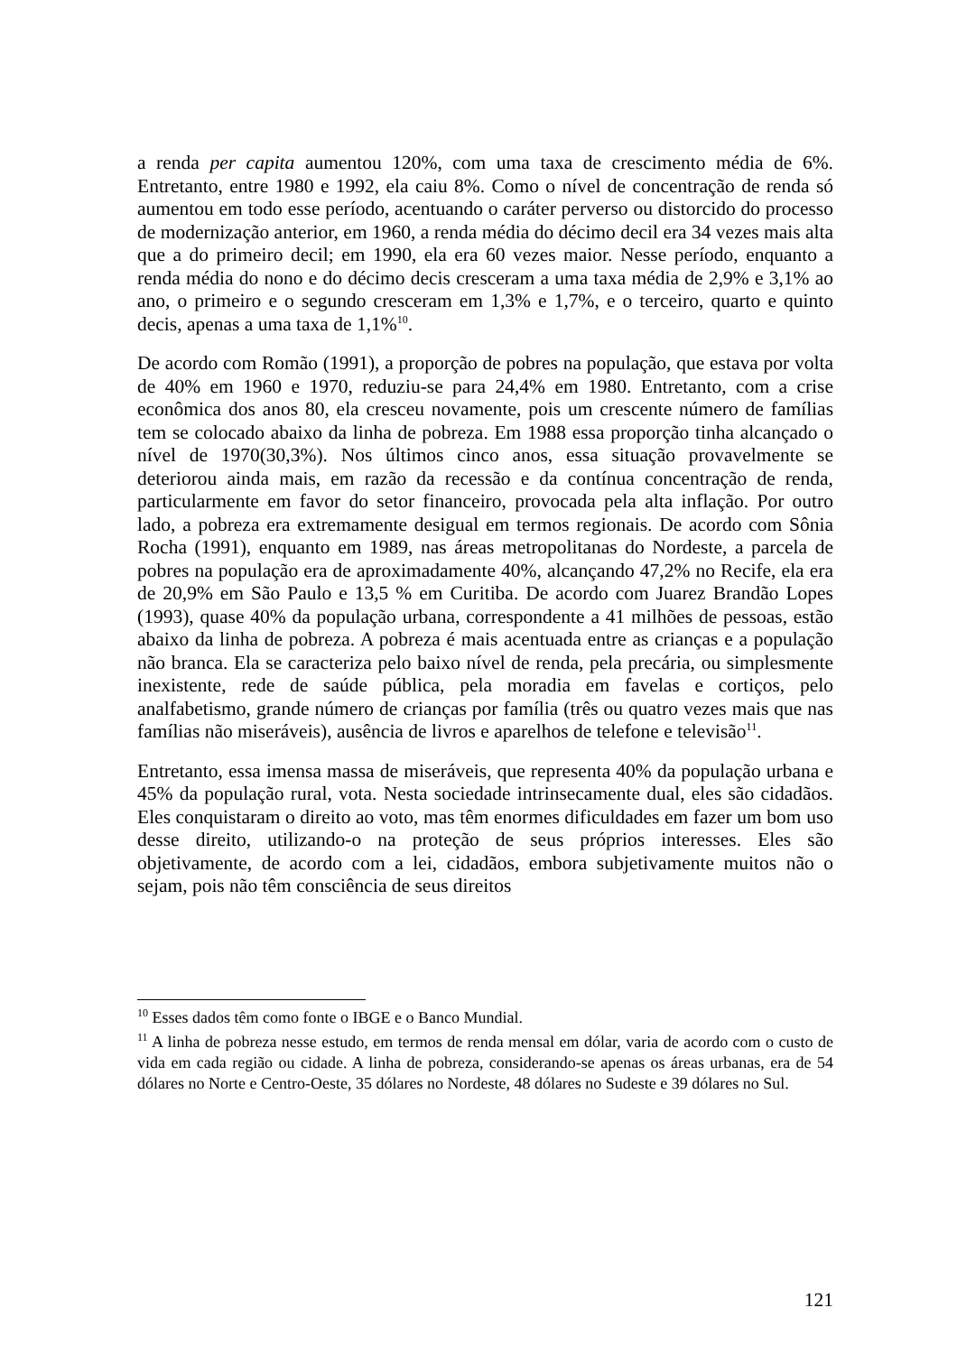a renda per capita aumentou 120%, com uma taxa de crescimento média de 6%. Entretanto, entre 1980 e 1992, ela caiu 8%. Como o nível de concentração de renda só aumentou em todo esse período, acentuando o caráter perverso ou distorcido do processo de modernização anterior, em 1960, a renda média do décimo decil era 34 vezes mais alta que a do primeiro decil; em 1990, ela era 60 vezes maior. Nesse período, enquanto a renda média do nono e do décimo decis cresceram a uma taxa média de 2,9% e 3,1% ao ano, o primeiro e o segundo cresceram em 1,3% e 1,7%, e o terceiro, quarto e quinto decis, apenas a uma taxa de 1,1%<sup>10</sup>.
De acordo com Romão (1991), a proporção de pobres na população, que estava por volta de 40% em 1960 e 1970, reduziu-se para 24,4% em 1980. Entretanto, com a crise econômica dos anos 80, ela cresceu novamente, pois um crescente número de famílias tem se colocado abaixo da linha de pobreza. Em 1988 essa proporção tinha alcançado o nível de 1970(30,3%). Nos últimos cinco anos, essa situação provavelmente se deteriorou ainda mais, em razão da recessão e da contínua concentração de renda, particularmente em favor do setor financeiro, provocada pela alta inflação. Por outro lado, a pobreza era extremamente desigual em termos regionais. De acordo com Sônia Rocha (1991), enquanto em 1989, nas áreas metropolitanas do Nordeste, a parcela de pobres na população era de aproximadamente 40%, alcançando 47,2% no Recife, ela era de 20,9% em São Paulo e 13,5 % em Curitiba. De acordo com Juarez Brandão Lopes (1993), quase 40% da população urbana, correspondente a 41 milhões de pessoas, estão abaixo da linha de pobreza. A pobreza é mais acentuada entre as crianças e a população não branca. Ela se caracteriza pelo baixo nível de renda, pela precária, ou simplesmente inexistente, rede de saúde pública, pela moradia em favelas e cortiços, pelo analfabetismo, grande número de crianças por família (três ou quatro vezes mais que nas famílias não miseráveis), ausência de livros e aparelhos de telefone e televisão<sup>11</sup>.
Entretanto, essa imensa massa de miseráveis, que representa 40% da população urbana e 45% da população rural, vota. Nesta sociedade intrinsecamente dual, eles são cidadãos. Eles conquistaram o direito ao voto, mas têm enormes dificuldades em fazer um bom uso desse direito, utilizando-o na proteção de seus próprios interesses. Eles são objetivamente, de acordo com a lei, cidadãos, embora subjetivamente muitos não o sejam, pois não têm consciência de seus direitos
<sup>10</sup> Esses dados têm como fonte o IBGE e o Banco Mundial.
<sup>11</sup> A linha de pobreza nesse estudo, em termos de renda mensal em dólar, varia de acordo com o custo de vida em cada região ou cidade. A linha de pobreza, considerando-se apenas os áreas urbanas, era de 54 dólares no Norte e Centro-Oeste, 35 dólares no Nordeste, 48 dólares no Sudeste e 39 dólares no Sul.
121